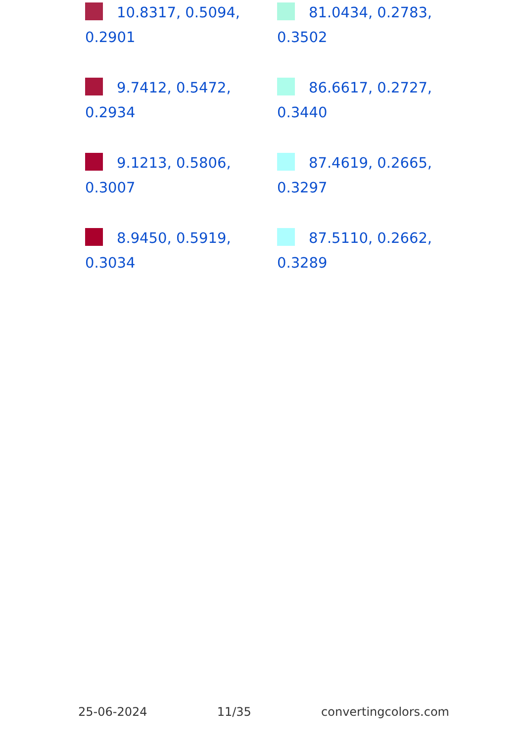10.8317, 0.5094, 0.2901
81.0434, 0.2783, 0.3502
9.7412, 0.5472, 0.2934
86.6617, 0.2727, 0.3440
9.1213, 0.5806, 0.3007
87.4619, 0.2665, 0.3297
8.9450, 0.5919, 0.3034
87.5110, 0.2662, 0.3289
25-06-2024 11/35 convertingcolors.com